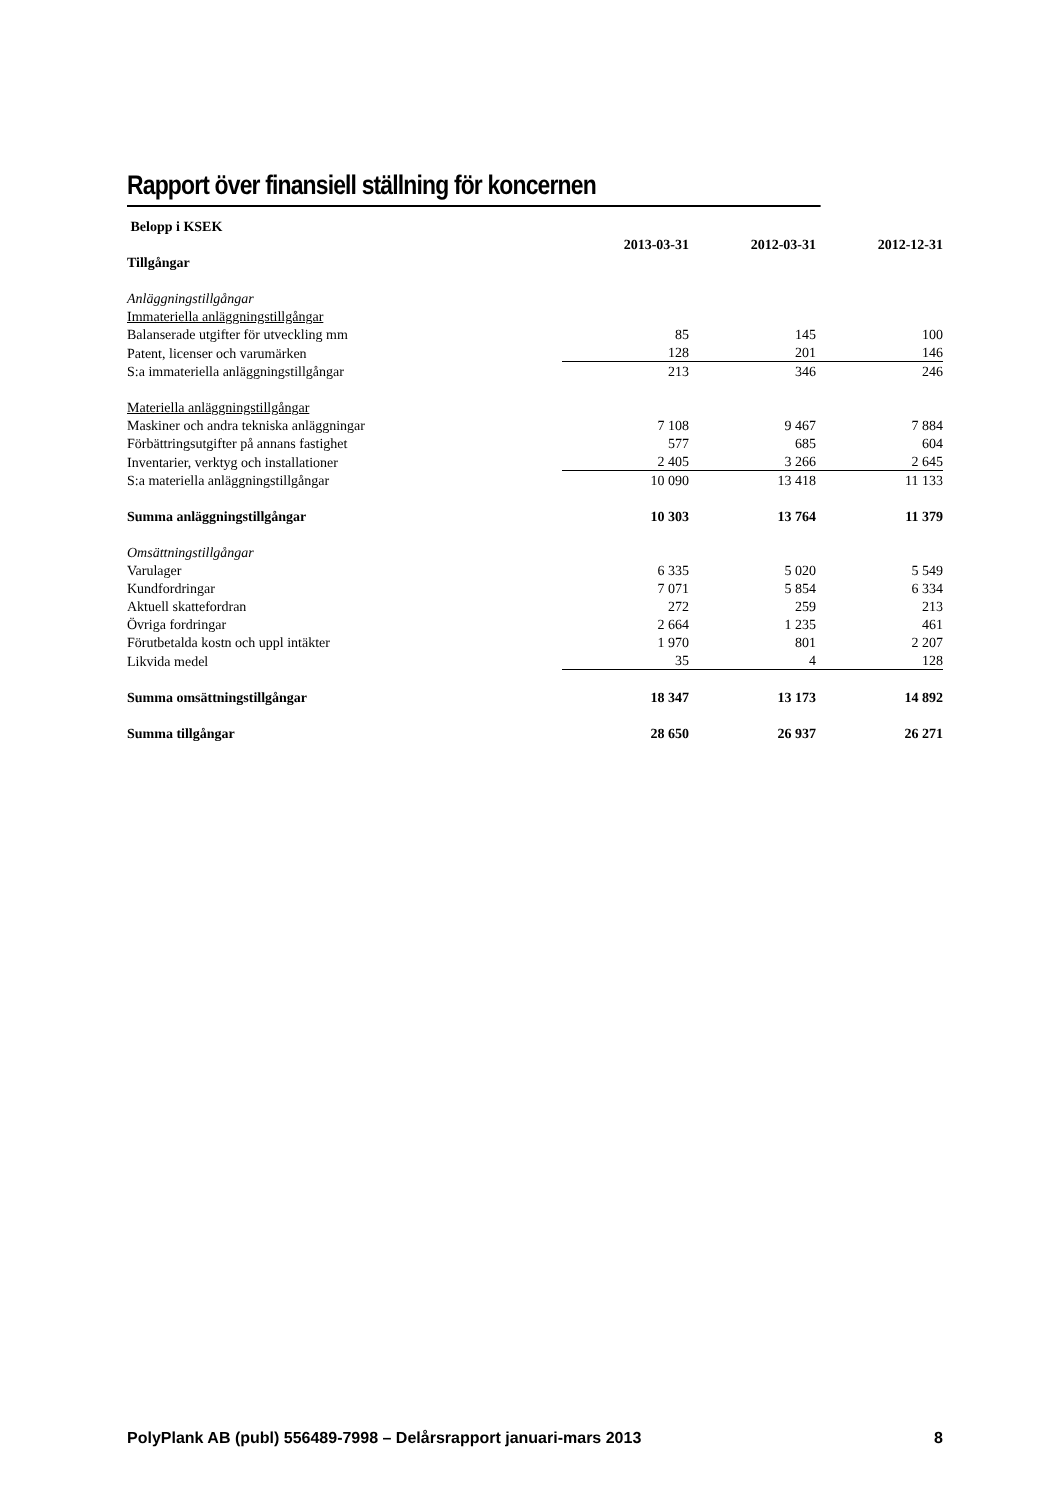Rapport över finansiell ställning för koncernen
| Belopp i KSEK | | | |
| | 2013-03-31 | 2012-03-31 | 2012-12-31 |
| Tillgångar | | | |
| Anläggningstillgångar | | | |
| Immateriella anläggningstillgångar | | | |
| Balanserade utgifter för utveckling mm | 85 | 145 | 100 |
| Patent, licenser och varumärken | 128 | 201 | 146 |
| S:a immateriella anläggningstillgångar | 213 | 346 | 246 |
| Materiella anläggningstillgångar | | | |
| Maskiner och andra tekniska anläggningar | 7 108 | 9 467 | 7 884 |
| Förbättringsutgifter på annans fastighet | 577 | 685 | 604 |
| Inventarier, verktyg och installationer | 2 405 | 3 266 | 2 645 |
| S:a materiella anläggningstillgångar | 10 090 | 13 418 | 11 133 |
| Summa anläggningstillgångar | 10 303 | 13 764 | 11 379 |
| Omsättningstillgångar | | | |
| Varulager | 6 335 | 5 020 | 5 549 |
| Kundfordringar | 7 071 | 5 854 | 6 334 |
| Aktuell skattefordran | 272 | 259 | 213 |
| Övriga fordringar | 2 664 | 1 235 | 461 |
| Förutbetalda kostn och uppl intäkter | 1 970 | 801 | 2 207 |
| Likvida medel | 35 | 4 | 128 |
| Summa omsättningstillgångar | 18 347 | 13 173 | 14 892 |
| Summa tillgångar | 28 650 | 26 937 | 26 271 |
PolyPlank AB (publ) 556489-7998 – Delårsrapport januari-mars 2013 8